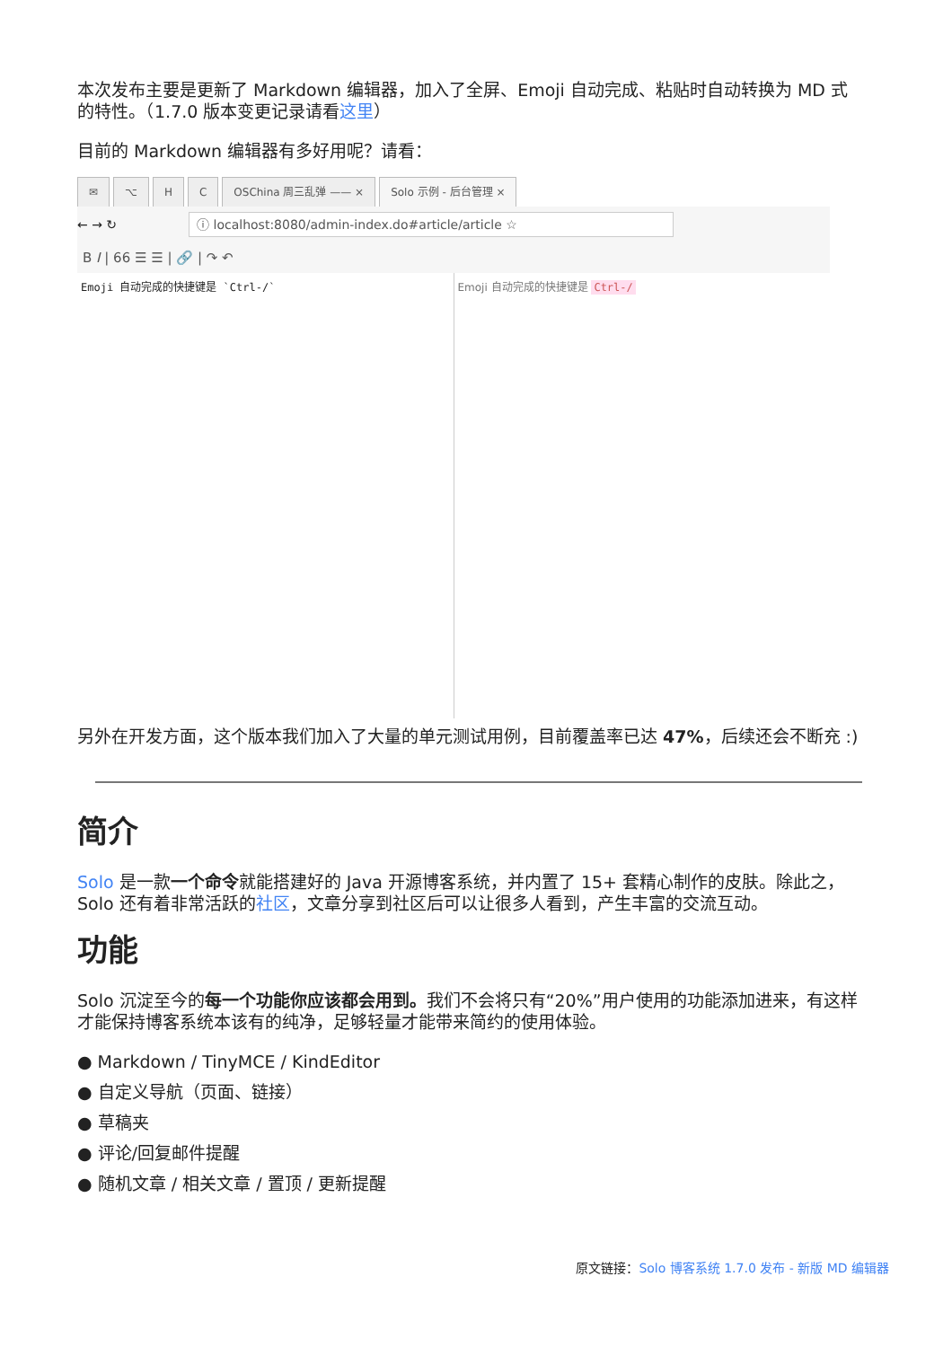本次发布主要是更新了 Markdown 编辑器，加入了全屏、Emoji 自动完成、粘贴时自动转换为 MD 式的特性。（1.7.0 版本变更记录请看这里）
目前的 Markdown 编辑器有多好用呢？请看：
✉ ⌥ HC OSChina 周三乱弹 —— × Solo 示例 - 后台管理 ×
← → ↻ ⓘ localhost:8080/admin-index.do#article/article ☆
B I | 66 ☰ ☰ | 🔗 | ↷ ↶
Emoji 自动完成的快捷键是 `Ctrl-/` Emoji 自动完成的快捷键是 Ctrl-/
另外在开发方面，这个版本我们加入了大量的单元测试用例，目前覆盖率已达 47%，后续还会不断充 :)
简介
Solo 是一款一个命令就能搭建好的 Java 开源博客系统，并内置了 15+ 套精心制作的皮肤。除此之，Solo 还有着非常活跃的社区，文章分享到社区后可以让很多人看到，产生丰富的交流互动。
功能
Solo 沉淀至今的每一个功能你应该都会用到。我们不会将只有“20%”用户使用的功能添加进来，有这样才能保持博客系统本该有的纯净，足够轻量才能带来简约的使用体验。
● Markdown / TinyMCE / KindEditor
● 自定义导航（页面、链接）
● 草稿夹
● 评论/回复邮件提醒
● 随机文章 / 相关文章 / 置顶 / 更新提醒
原文链接：Solo 博客系统 1.7.0 发布 - 新版 MD 编辑器